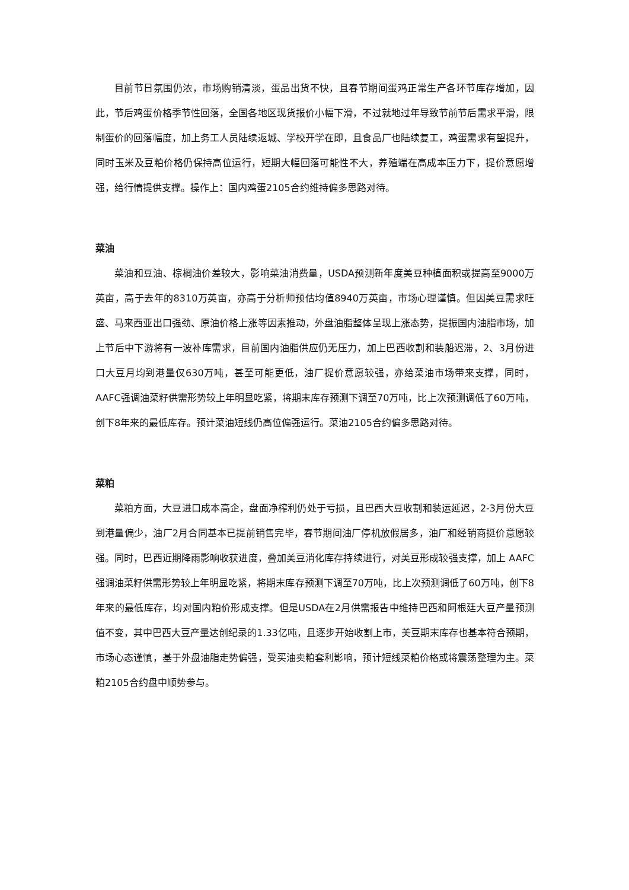目前节日氛围仍浓，市场购销清淡，蛋品出货不快，且春节期间蛋鸡正常生产各环节库存增加，因此，节后鸡蛋价格季节性回落，全国各地区现货报价小幅下滑，不过就地过年导致节前节后需求平滑，限制蛋价的回落幅度，加上务工人员陆续返城、学校开学在即，且食品厂也陆续复工，鸡蛋需求有望提升，同时玉米及豆粕价格仍保持高位运行，短期大幅回落可能性不大，养殖端在高成本压力下，提价意愿增强，给行情提供支撑。操作上：国内鸡蛋2105合约维持偏多思路对待。
菜油
菜油和豆油、棕榈油价差较大，影响菜油消费量，USDA预测新年度美豆种植面积或提高至9000万英亩，高于去年的8310万英亩，亦高于分析师预估均值8940万英亩，市场心理谨慎。但因美豆需求旺盛、马来西亚出口强劲、原油价格上涨等因素推动，外盘油脂整体呈现上涨态势，提振国内油脂市场，加上节后中下游将有一波补库需求，目前国内油脂供应仍无压力，加上巴西收割和装船迟滞，2、3月份进口大豆月均到港量仅630万吨，甚至可能更低，油厂提价意愿较强，亦给菜油市场带来支撑，同时，AAFC强调油菜籽供需形势较上年明显吃紧，将期末库存预测下调至70万吨，比上次预测调低了60万吨，创下8年来的最低库存。预计菜油短线仍高位偏强运行。菜油2105合约偏多思路对待。
菜粕
菜粕方面，大豆进口成本高企，盘面净榨利仍处于亏损，且巴西大豆收割和装运延迟，2-3月份大豆到港量偏少，油厂2月合同基本已提前销售完毕，春节期间油厂停机放假居多，油厂和经销商挺价意愿较强。同时，巴西近期降雨影响收获进度，叠加美豆消化库存持续进行，对美豆形成较强支撑，加上 AAFC强调油菜籽供需形势较上年明显吃紧，将期末库存预测下调至70万吨，比上次预测调低了60万吨，创下8年来的最低库存，均对国内粕价形成支撑。但是USDA在2月供需报告中维持巴西和阿根廷大豆产量预测值不变，其中巴西大豆产量达创纪录的1.33亿吨，且逐步开始收割上市，美豆期末库存也基本符合预期，市场心态谨慎，基于外盘油脂走势偏强，受买油卖粕套利影响，预计短线菜粕价格或将震荡整理为主。菜粕2105合约盘中顺势参与。